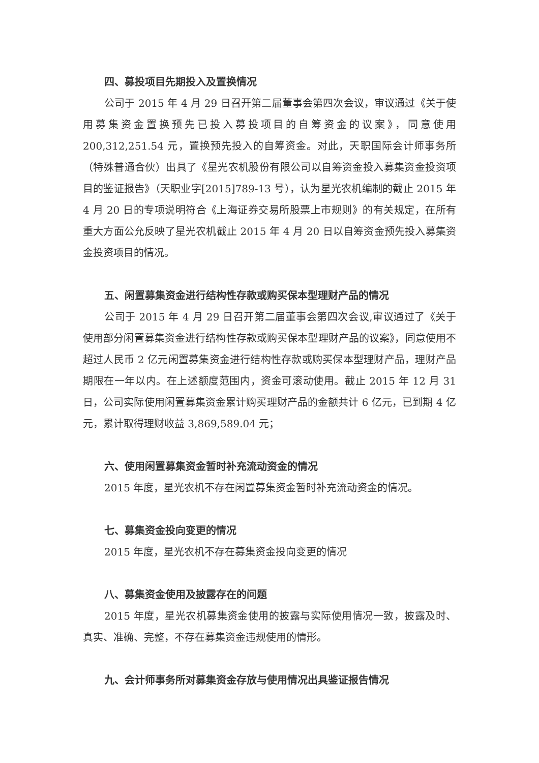四、募投项目先期投入及置换情况
公司于 2015 年 4 月 29 日召开第二届董事会第四次会议，审议通过《关于使用募集资金置换预先已投入募投项目的自筹资金的议案》，同意使用 200,312,251.54 元，置换预先投入的自筹资金。对此，天职国际会计师事务所（特殊普通合伙）出具了《星光农机股份有限公司以自筹资金投入募集资金投资项目的鉴证报告》（天职业字[2015]789-13 号），认为星光农机编制的截止 2015 年 4 月 20 日的专项说明符合《上海证券交易所股票上市规则》的有关规定，在所有重大方面公允反映了星光农机截止 2015 年 4 月 20 日以自筹资金预先投入募集资金投资项目的情况。
五、闲置募集资金进行结构性存款或购买保本型理财产品的情况
公司于 2015 年 4 月 29 日召开第二届董事会第四次会议,审议通过了《关于使用部分闲置募集资金进行结构性存款或购买保本型理财产品的议案》，同意使用不超过人民币 2 亿元闲置募集资金进行结构性存款或购买保本型理财产品，理财产品期限在一年以内。在上述额度范围内，资金可滚动使用。截止 2015 年 12 月 31 日，公司实际使用闲置募集资金累计购买理财产品的金额共计 6 亿元，已到期 4 亿元，累计取得理财收益 3,869,589.04 元；
六、使用闲置募集资金暂时补充流动资金的情况
2015 年度，星光农机不存在闲置募集资金暂时补充流动资金的情况。
七、募集资金投向变更的情况
2015 年度，星光农机不存在募集资金投向变更的情况
八、募集资金使用及披露存在的问题
2015 年度，星光农机募集资金使用的披露与实际使用情况一致，披露及时、真实、准确、完整，不存在募集资金违规使用的情形。
九、会计师事务所对募集资金存放与使用情况出具鉴证报告情况